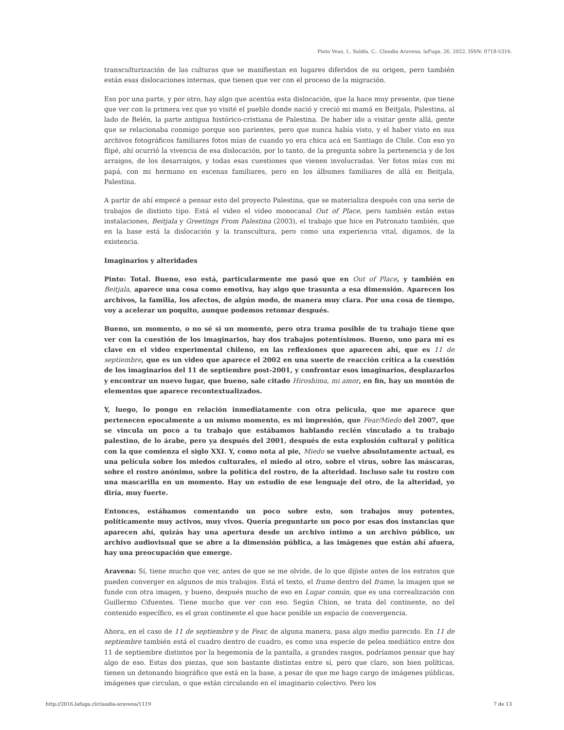Pinto Veas, I., Saldía, C.. Claudia Aravena. laFuga, 26, 2022, ISSN: 0718-5316.
transculturización de las culturas que se manifiestan en lugares diferidos de su origen, pero también están esas dislocaciones internas, que tienen que ver con el proceso de la migración.
Eso por una parte, y por otro, hay algo que acentúa esta dislocación, que la hace muy presente, que tiene que ver con la primera vez que yo visité el pueblo donde nació y creció mi mamá en Beitjala, Palestina, al lado de Belén, la parte antigua histórico-cristiana de Palestina. De haber ido a visitar gente allá, gente que se relacionaba conmigo porque son parientes, pero que nunca había visto, y el haber visto en sus archivos fotográficos familiares fotos mías de cuando yo era chica acá en Santiago de Chile. Con eso yo flipé, ahí ocurrió la vivencia de esa dislocación, por lo tanto, de la pregunta sobre la pertenencia y de los arraigos, de los desarraigos, y todas esas cuestiones que vienen involucradas. Ver fotos mías con mi papá, con mi hermano en escenas familiares, pero en los álbumes familiares de allá en Beitjala, Palestina.
A partir de ahí empecé a pensar esto del proyecto Palestina, que se materializa después con una serie de trabajos de distinto tipo. Está el video el video monocanal Out of Place, pero también están estas instalaciones, Beitjala y Greetings From Palestina (2003), el trabajo que hice en Patronato también, que en la base está la dislocación y la transcultura, pero como una experiencia vital, digamos, de la existencia.
Imaginarios y alteridades
Pinto: Total. Bueno, eso está, particularmente me pasó que en Out of Place, y también en Beitjala, aparece una cosa como emotiva, hay algo que trasunta a esa dimensión. Aparecen los archivos, la familia, los afectos, de algún modo, de manera muy clara. Por una cosa de tiempo, voy a acelerar un poquito, aunque podemos retomar después.
Bueno, un momento, o no sé si un momento, pero otra trama posible de tu trabajo tiene que ver con la cuestión de los imaginarios, hay dos trabajos potentísimos. Bueno, uno para mí es clave en el video experimental chileno, en las reflexiones que aparecen ahí, que es 11 de septiembre, que es un video que aparece el 2002 en una suerte de reacción crítica a la cuestión de los imaginarios del 11 de septiembre post-2001, y confrontar esos imaginarios, desplazarlos y encontrar un nuevo lugar, que bueno, sale citado Hiroshima, mi amor, en fin, hay un montón de elementos que aparece recontextualizados.
Y, luego, lo pongo en relación inmediatamente con otra película, que me aparece que pertenecen epocalmente a un mismo momento, es mi impresión, que Fear/Miedo del 2007, que se vincula un poco a tu trabajo que estábamos hablando recién vinculado a tu trabajo palestino, de lo árabe, pero ya después del 2001, después de esta explosión cultural y política con la que comienza el siglo XXI. Y, como nota al pie, Miedo se vuelve absolutamente actual, es una película sobre los miedos culturales, el miedo al otro, sobre el virus, sobre las máscaras, sobre el rostro anónimo, sobre la política del rostro, de la alteridad. Incluso sale tu rostro con una mascarilla en un momento. Hay un estudio de ese lenguaje del otro, de la alteridad, yo diría, muy fuerte.
Entonces, estábamos comentando un poco sobre esto, son trabajos muy potentes, políticamente muy activos, muy vivos. Quería preguntarte un poco por esas dos instancias que aparecen ahí, quizás hay una apertura desde un archivo íntimo a un archivo público, un archivo audiovisual que se abre a la dimensión pública, a las imágenes que están ahí afuera, hay una preocupación que emerge.
Aravena: Sí, tiene mucho que ver, antes de que se me olvide, de lo que dijiste antes de los estratos que pueden converger en algunos de mis trabajos. Está el texto, el frame dentro del frame, la imagen que se funde con otra imagen, y bueno, después mucho de eso en Lugar común, que es una correalización con Guillermo Cifuentes. Tiene mucho que ver con eso. Según Chion, se trata del continente, no del contenido específico, es el gran continente el que hace posible un espacio de convergencia.
Ahora, en el caso de 11 de septiembre y de Fear, de alguna manera, pasa algo medio parecido. En 11 de septiembre también está el cuadro dentro de cuadro, es como una especie de pelea mediático entre dos 11 de septiembre distintos por la hegemonía de la pantalla, a grandes rasgos, podríamos pensar que hay algo de eso. Estas dos piezas, que son bastante distintas entre sí, pero que claro, son bien políticas, tienen un detonando biográfico que está en la base, a pesar de que me hago cargo de imágenes públicas, imágenes que circulan, o que están circulando en el imaginario colectivo. Pero los
http://2016.lafuga.cl/claudia-aravena/1119 7 de 13